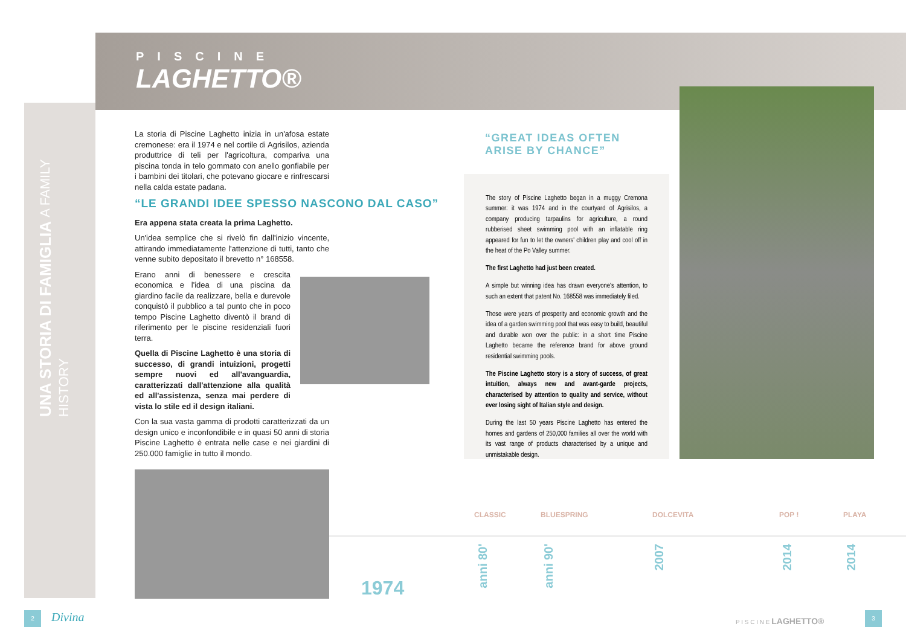UNA STORIA DI FAMIGLIA A FAMILY HISTORY
PISCINE
LAGHETTO®
La storia di Piscine Laghetto inizia in un'afosa estate cremonese: era il 1974 e nel cortile di Agrisilos, azienda produttrice di teli per l'agricoltura, compariva una piscina tonda in telo gommato con anello gonfiabile per i bambini dei titolari, che potevano giocare e rinfrescarsi nella calda estate padana.
“LE GRANDI IDEE SPESSO NASCONO DAL CASO”
Era appena stata creata la prima Laghetto.
Un'idea semplice che si rivelò fin dall'inizio vincente, attirando immediatamente l'attenzione di tutti, tanto che venne subito depositato il brevetto n° 168558.
Erano anni di benessere e crescita economica e l'idea di una piscina da giardino facile da realizzare, bella e durevole conquistò il pubblico a tal punto che in poco tempo Piscine Laghetto diventò il brand di riferimento per le piscine residenziali fuori terra.
Quella di Piscine Laghetto è una storia di successo, di grandi intuizioni, progetti sempre nuovi ed all'avanguardia, caratterizzati dall'attenzione alla qualità ed all'assistenza, senza mai perdere di vista lo stile ed il design italiani.
Con la sua vasta gamma di prodotti caratterizzati da un design unico e inconfondibile e in quasi 50 anni di storia Piscine Laghetto è entrata nelle case e nei giardini di 250.000 famiglie in tutto il mondo.
“GREAT IDEAS OFTEN
ARISE BY CHANCE”
The story of Piscine Laghetto began in a muggy Cremona summer: it was 1974 and in the courtyard of Agrisilos, a company producing tarpaulins for agriculture, a round rubberised sheet swimming pool with an inflatable ring appeared for fun to let the owners' children play and cool off in the heat of the Po Valley summer.
The first Laghetto had just been created.
A simple but winning idea has drawn everyone's attention, to such an extent that patent No. 168558 was immediately filed.
Those were years of prosperity and economic growth and the idea of a garden swimming pool that was easy to build, beautiful and durable won over the public: in a short time Piscine Laghetto became the reference brand for above ground residential swimming pools.
The Piscine Laghetto story is a story of success, of great intuition, always new and avant-garde projects, characterised by attention to quality and service, without ever losing sight of Italian style and design.
During the last 50 years Piscine Laghetto has entered the homes and gardens of 250,000 families all over the world with its vast range of products characterised by a unique and unmistakable design.
1974
CLASSIC BLUESPRING DOLCEVITA POP ! PLAYA
anni 80'
anni 90'
2007
2014
2014
2 Divina P I S C I N E LAGHETTO®
3